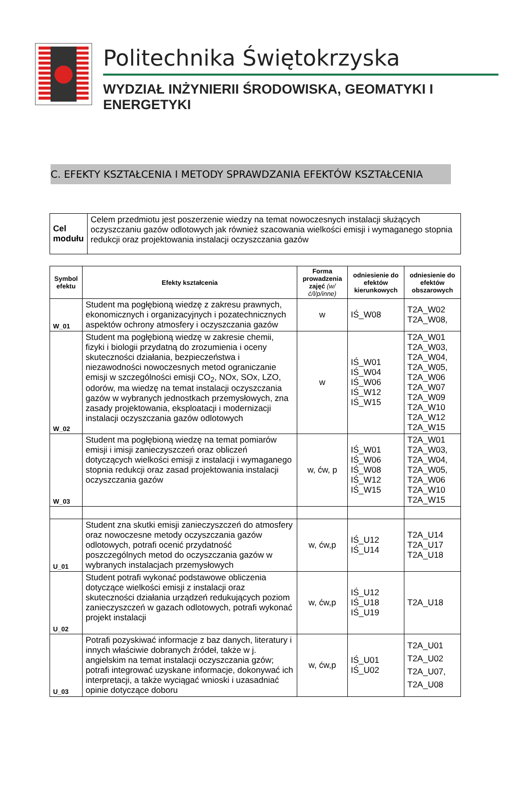Politechnika Świętokrzyska
WYDZIAŁ INŻYNIERII ŚRODOWISKA, GEOMATYKI I ENERGETYKI
C. EFEKTY KSZTAŁCENIA I METODY SPRAWDZANIA EFEKTÓW KSZTAŁCENIA
| Cel modułu | Celem przedmiotu jest poszerzenie wiedzy na temat nowoczesnych instalacji służących oczyszczaniu gazów odlotowych jak również szacowania wielkości emisji i wymaganego stopnia redukcji oraz projektowania instalacji oczyszczania gazów |
| Symbol efektu | Efekty kształcenia | Forma prowadzenia zajęć (w/ć/l/p/inne) | odniesienie do efektów kierunkowych | odniesienie do efektów obszarowych |
| --- | --- | --- | --- | --- |
| W_01 | Student ma pogłębioną wiedzę z zakresu prawnych, ekonomicznych i organizacyjnych i pozatechnicznych aspektów ochrony atmosfery i oczyszczania gazów | w | IŚ_W08 | T2A_W02 T2A_W08, |
| W_02 | Student ma pogłębioną wiedzę w zakresie chemii, fizyki i biologii przydatną do zrozumienia i oceny skuteczności działania, bezpieczeństwa i niezawodności nowoczesnych metod ograniczanie emisji w szczególności emisji CO<sub>2</sub>, NOx, SOx, LZO, odorów, ma wiedzę na temat instalacji oczyszczania gazów w wybranych jednostkach przemysłowych, zna zasady projektowania, eksploatacji i modernizacji instalacji oczyszczania gazów odlotowych | w | IŚ_W01 IŚ_W04 IŚ_W06 IŚ_W12 IŚ_W15 | T2A_W01 T2A_W03, T2A_W04, T2A_W05, T2A_W06 T2A_W07 T2A_W09 T2A_W10 T2A_W12 T2A_W15 |
| W_03 | Student ma pogłębioną wiedzę na temat pomiarów emisji i imisji zanieczyszczeń oraz obliczeń dotyczących wielkości emisji z instalacji i wymaganego stopnia redukcji oraz zasad projektowania instalacji oczyszczania gazów | w, ćw, p | IŚ_W01 IŚ_W06 IŚ_W08 IŚ_W12 IŚ_W15 | T2A_W01 T2A_W03, T2A_W04, T2A_W05, T2A_W06 T2A_W10 T2A_W15 |
| U_01 | Student zna skutki emisji zanieczyszczeń do atmosfery oraz nowoczesne metody oczyszczania gazów odlotowych, potrafi ocenić przydatność poszczególnych metod do oczyszczania gazów w wybranych instalacjach przemysłowych | w, ćw,p | IŚ_U12 IŚ_U14 | T2A_U14 T2A_U17 T2A_U18 |
| U_02 | Student potrafi wykonać podstawowe obliczenia dotyczące wielkości emisji z instalacji oraz skuteczności działania urządzeń redukujących poziom zanieczyszczeń w gazach odlotowych, potrafi wykonać projekt instalacji | w, ćw,p | IŚ_U12 IŚ_U18 IŚ_U19 | T2A_U18 |
| U_03 | Potrafi pozyskiwać informacje z baz danych, literatury i innych właściwie dobranych źródeł, także w j. angielskim na temat instalacji oczyszczania gzów; potrafi integrować uzyskane informacje, dokonywać ich interpretacji, a także wyciągać wnioski i uzasadniać opinie dotyczące doboru | w, ćw,p | IŚ_U01 IŚ_U02 | T2A_U01 T2A_U02 T2A_U07, T2A_U08 |